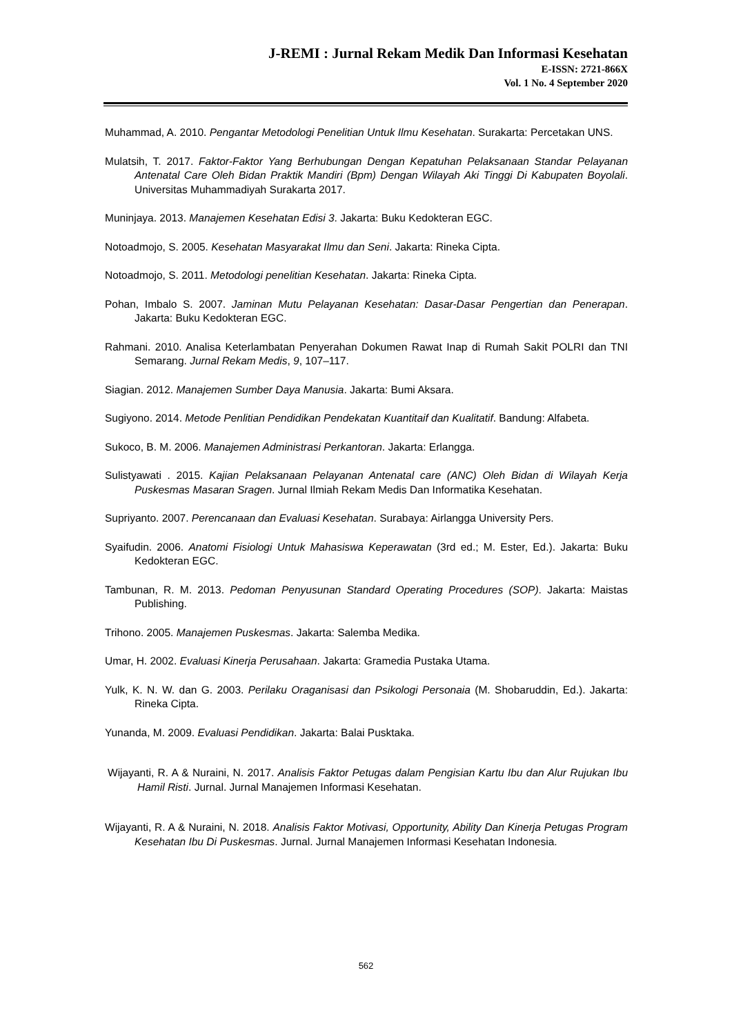J-REMI : Jurnal Rekam Medik Dan Informasi Kesehatan
E-ISSN: 2721-866X
Vol. 1 No. 4 September 2020
Muhammad, A. 2010. Pengantar Metodologi Penelitian Untuk Ilmu Kesehatan. Surakarta: Percetakan UNS.
Mulatsih, T. 2017. Faktor-Faktor Yang Berhubungan Dengan Kepatuhan Pelaksanaan Standar Pelayanan Antenatal Care Oleh Bidan Praktik Mandiri (Bpm) Dengan Wilayah Aki Tinggi Di Kabupaten Boyolali. Universitas Muhammadiyah Surakarta 2017.
Muninjaya. 2013. Manajemen Kesehatan Edisi 3. Jakarta: Buku Kedokteran EGC.
Notoadmojo, S. 2005. Kesehatan Masyarakat Ilmu dan Seni. Jakarta: Rineka Cipta.
Notoadmojo, S. 2011. Metodologi penelitian Kesehatan. Jakarta: Rineka Cipta.
Pohan, Imbalo S. 2007. Jaminan Mutu Pelayanan Kesehatan: Dasar-Dasar Pengertian dan Penerapan. Jakarta: Buku Kedokteran EGC.
Rahmani. 2010. Analisa Keterlambatan Penyerahan Dokumen Rawat Inap di Rumah Sakit POLRI dan TNI Semarang. Jurnal Rekam Medis, 9, 107–117.
Siagian. 2012. Manajemen Sumber Daya Manusia. Jakarta: Bumi Aksara.
Sugiyono. 2014. Metode Penlitian Pendidikan Pendekatan Kuantitaif dan Kualitatif. Bandung: Alfabeta.
Sukoco, B. M. 2006. Manajemen Administrasi Perkantoran. Jakarta: Erlangga.
Sulistyawati . 2015. Kajian Pelaksanaan Pelayanan Antenatal care (ANC) Oleh Bidan di Wilayah Kerja Puskesmas Masaran Sragen. Jurnal Ilmiah Rekam Medis Dan Informatika Kesehatan.
Supriyanto. 2007. Perencanaan dan Evaluasi Kesehatan. Surabaya: Airlangga University Pers.
Syaifudin. 2006. Anatomi Fisiologi Untuk Mahasiswa Keperawatan (3rd ed.; M. Ester, Ed.). Jakarta: Buku Kedokteran EGC.
Tambunan, R. M. 2013. Pedoman Penyusunan Standard Operating Procedures (SOP). Jakarta: Maistas Publishing.
Trihono. 2005. Manajemen Puskesmas. Jakarta: Salemba Medika.
Umar, H. 2002. Evaluasi Kinerja Perusahaan. Jakarta: Gramedia Pustaka Utama.
Yulk, K. N. W. dan G. 2003. Perilaku Oraganisasi dan Psikologi Personaia (M. Shobaruddin, Ed.). Jakarta: Rineka Cipta.
Yunanda, M. 2009. Evaluasi Pendidikan. Jakarta: Balai Pusktaka.
Wijayanti, R. A & Nuraini, N. 2017. Analisis Faktor Petugas dalam Pengisian Kartu Ibu dan Alur Rujukan Ibu Hamil Risti. Jurnal. Jurnal Manajemen Informasi Kesehatan.
Wijayanti, R. A & Nuraini, N. 2018. Analisis Faktor Motivasi, Opportunity, Ability Dan Kinerja Petugas Program Kesehatan Ibu Di Puskesmas. Jurnal. Jurnal Manajemen Informasi Kesehatan Indonesia.
562